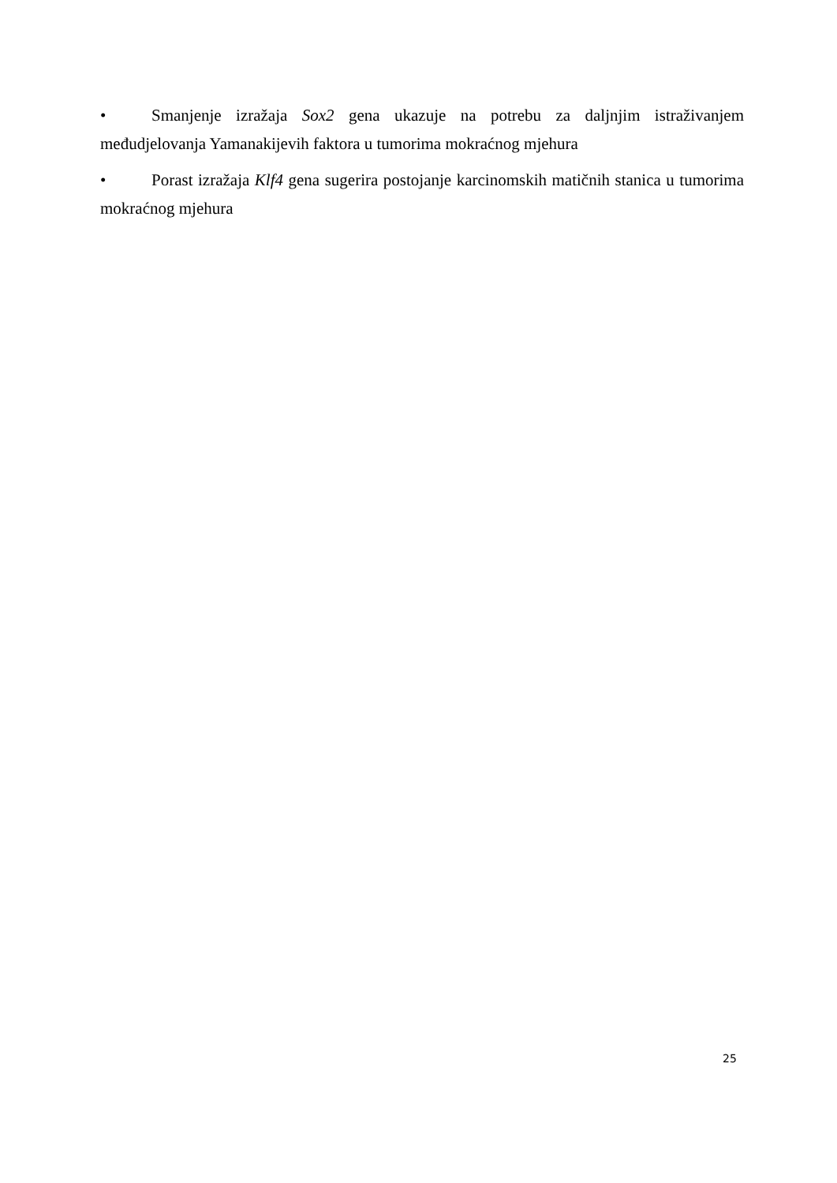• Smanjenje izražaja Sox2 gena ukazuje na potrebu za daljnjim istraživanjem međudjelovanja Yamanakijevih faktora u tumorima mokraćnog mjehura
• Porast izražaja Klf4 gena sugerira postojanje karcinomskih matičnih stanica u tumorima mokraćnog mjehura
25